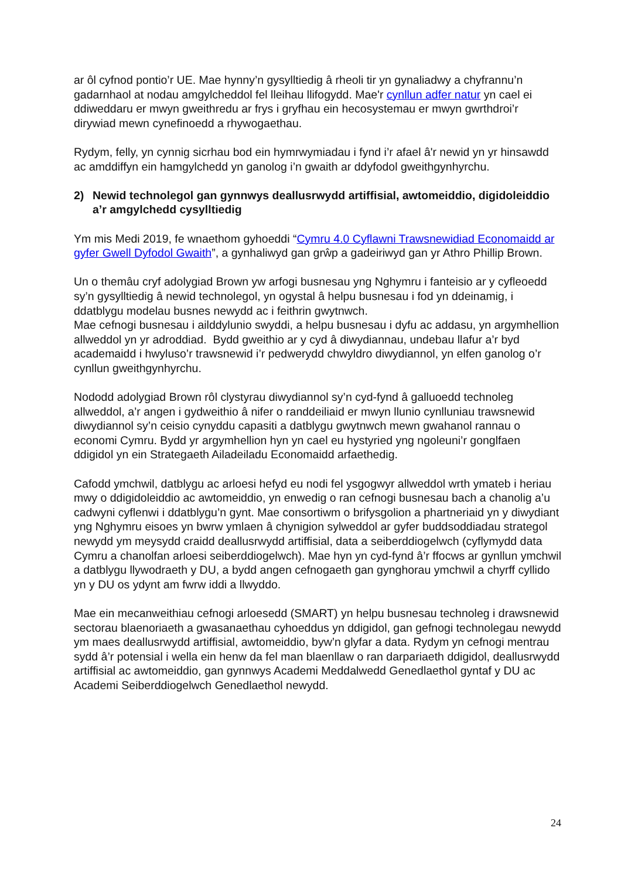ar ôl cyfnod pontio’r UE. Mae hynny’n gysylltiedig â rheoli tir yn gynaliadwy a chyfrannu’n gadarnhaol at nodau amgylcheddol fel lleihau llifogydd. Mae'r cynllun adfer natur yn cael ei ddiweddaru er mwyn gweithredu ar frys i gryfhau ein hecosystemau er mwyn gwrthdroi’r dirywiad mewn cynefinoedd a rhywogaethau.
Rydym, felly, yn cynnig sicrhau bod ein hymrwymiadau i fynd i’r afael â'r newid yn yr hinsawdd ac amddiffyn ein hamgylchedd yn ganolog i’n gwaith ar ddyfodol gweithgynhyrchu.
2) Newid technolegol gan gynnwys deallusrwydd artiffisial, awtomeiddio, digidoleiddio a’r amgylchedd cysylltiedig
Ym mis Medi 2019, fe wnaethom gyhoeddi “Cymru 4.0 Cyflawni Trawsnewidiad Economaidd ar gyfer Gwell Dyfodol Gwaith”, a gynhaliwyd gan grŵp a gadeiriwyd gan yr Athro Phillip Brown.
Un o themâu cryf adolygiad Brown yw arfogi busnesau yng Nghymru i fanteisio ar y cyfleoedd sy’n gysylltiedig â newid technolegol, yn ogystal â helpu busnesau i fod yn ddeinamig, i ddatblygu modelau busnes newydd ac i feithrin gwytnwch.
Mae cefnogi busnesau i ailddylunio swyddi, a helpu busnesau i dyfu ac addasu, yn argymhellion allweddol yn yr adroddiad. Bydd gweithio ar y cyd â diwydiannau, undebau llafur a’r byd academaidd i hwyluso’r trawsnewid i’r pedwerydd chwyldro diwydiannol, yn elfen ganolog o’r cynllun gweithgynhyrchu.
Nododd adolygiad Brown rôl clystyrau diwydiannol sy’n cyd-fynd â galluoedd technoleg allweddol, a’r angen i gydweithio â nifer o randdeiliaid er mwyn llunio cynlluniau trawsnewid diwydiannol sy’n ceisio cynyddu capasiti a datblygu gwytnwch mewn gwahanol rannau o economi Cymru. Bydd yr argymhellion hyn yn cael eu hystyried yng ngoleuni’r gonglfaen ddigidol yn ein Strategaeth Ailadeiladu Economaidd arfaethedig.
Cafodd ymchwil, datblygu ac arloesi hefyd eu nodi fel ysgogwyr allweddol wrth ymateb i heriau mwy o ddigidoleiddio ac awtomeiddio, yn enwedig o ran cefnogi busnesau bach a chanolig a’u cadwyni cyflenwi i ddatblygu’n gynt. Mae consortiwm o brifysgolion a phartneriaid yn y diwydiant yng Nghymru eisoes yn bwrw ymlaen â chynigion sylweddol ar gyfer buddsoddiadau strategol newydd ym meysydd craidd deallusrwydd artiffisial, data a seiberddiogelwch (cyflymydd data Cymru a chanolfan arloesi seiberddiogelwch). Mae hyn yn cyd-fynd â’r ffocws ar gynllun ymchwil a datblygu llywodraeth y DU, a bydd angen cefnogaeth gan gynghorau ymchwil a chyrff cyllido yn y DU os ydynt am fwrw iddi a llwyddo.
Mae ein mecanweithiau cefnogi arloesedd (SMART) yn helpu busnesau technoleg i drawsnewid sectorau blaenoriaeth a gwasanaethau cyhoeddus yn ddigidol, gan gefnogi technolegau newydd ym maes deallusrwydd artiffisial, awtomeiddio, byw’n glyfar a data. Rydym yn cefnogi mentrau sydd â’r potensial i wella ein henw da fel man blaenllaw o ran darpariaeth ddigidol, deallusrwydd artiffisial ac awtomeiddio, gan gynnwys Academi Meddalwedd Genedlaethol gyntaf y DU ac Academi Seiberddiogelwch Genedlaethol newydd.
24